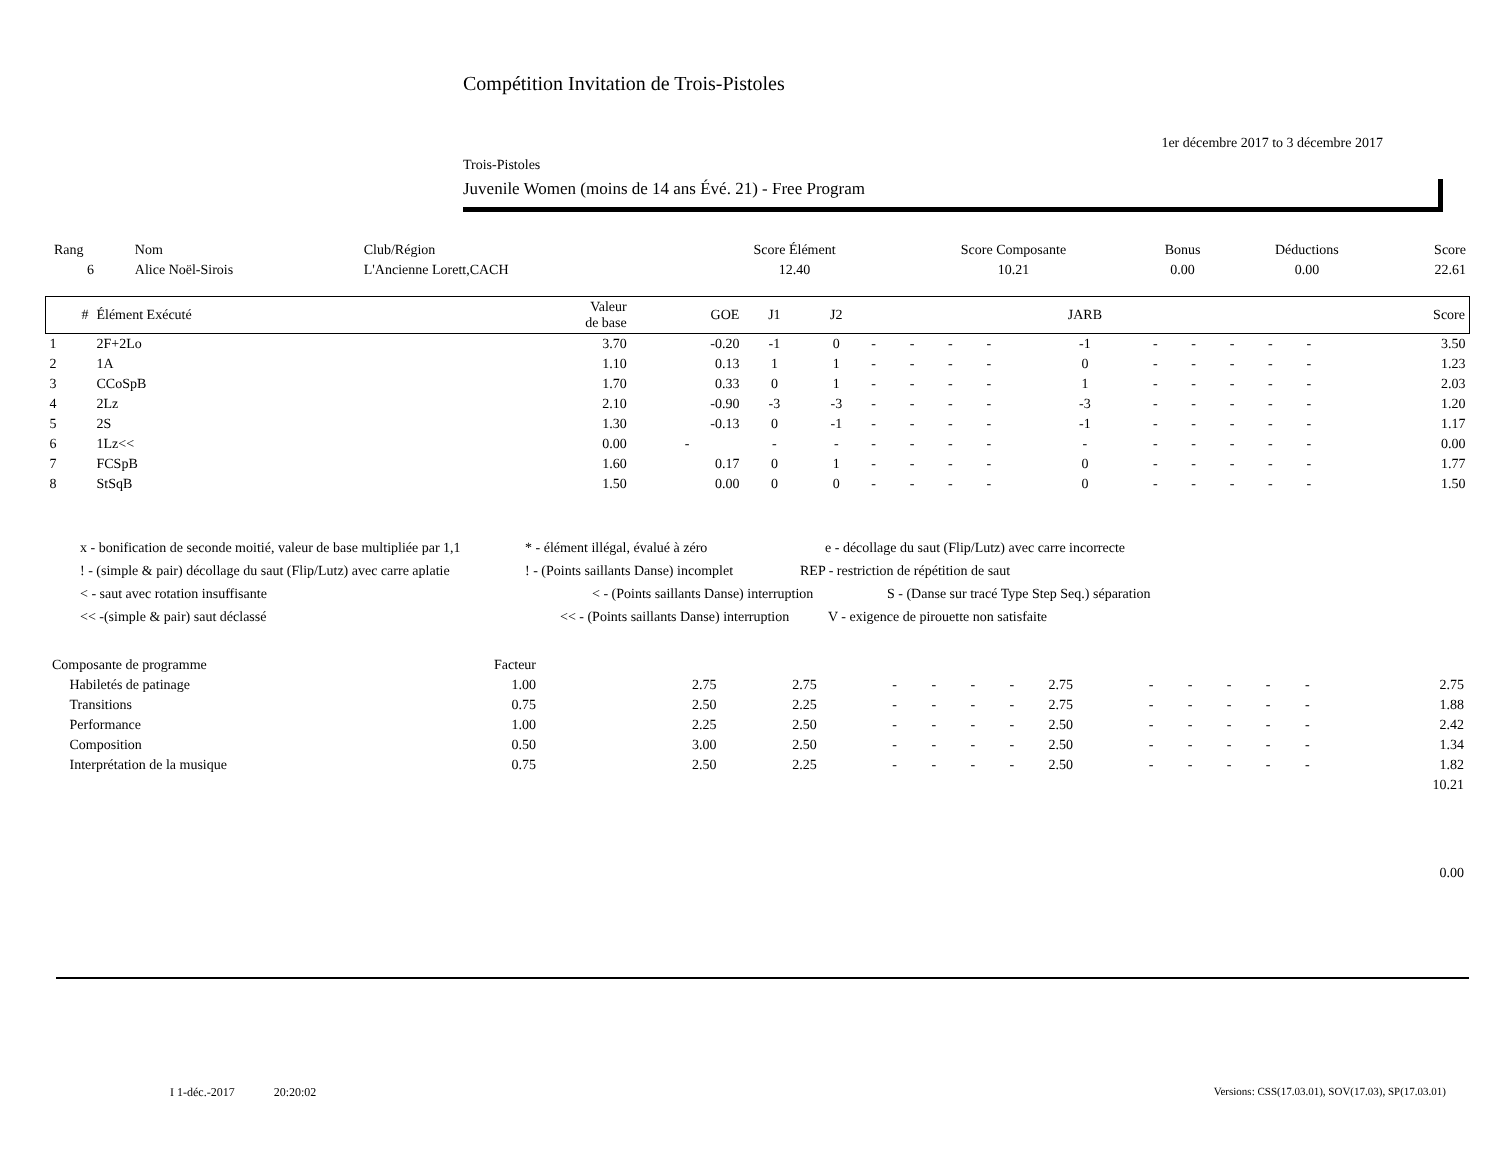Compétition Invitation de Trois-Pistoles
1er décembre 2017 to 3 décembre 2017
Trois-Pistoles
Juvenile Women (moins de 14 ans Évé. 21) - Free Program
| Rang | Nom | Club/Région | Score Élément | Score Composante | Bonus | Déductions | Score |
| 6 | Alice Noël-Sirois | L'Ancienne Lorett,CACH | 12.40 | 10.21 | 0.00 | 0.00 | 22.61 |
| # | Élément Exécuté | Valeur de base | GOE | J1 | J2 | | | | | JARB | | | | | | Score |
| --- | --- | --- | --- | --- | --- | --- | --- | --- | --- | --- | --- | --- | --- | --- | --- | --- |
| 1 | 2F+2Lo | 3.70 | -0.20 | -1 | 0 | - | - | - | - | -1 | - | - | - | - | - | 3.50 |
| 2 | 1A | 1.10 | 0.13 | 1 | 1 | - | - | - | - | 0 | - | - | - | - | - | 1.23 |
| 3 | CCoSpB | 1.70 | 0.33 | 0 | 1 | - | - | - | - | 1 | - | - | - | - | - | 2.03 |
| 4 | 2Lz | 2.10 | -0.90 | -3 | -3 | - | - | - | - | -3 | - | - | - | - | - | 1.20 |
| 5 | 2S | 1.30 | -0.13 | 0 | -1 | - | - | - | - | -1 | - | - | - | - | - | 1.17 |
| 6 | 1Lz<< | 0.00 | - | - | - | - | - | - | - | - | - | - | - | - | - | 0.00 |
| 7 | FCSpB | 1.60 | 0.17 | 0 | 1 | - | - | - | - | 0 | - | - | - | - | - | 1.77 |
| 8 | StSqB | 1.50 | 0.00 | 0 | 0 | - | - | - | - | 0 | - | - | - | - | - | 1.50 |
x - bonification de seconde moitié, valeur de base multipliée par 1,1 * - élément illégal, évalué à zéro e - décollage du saut (Flip/Lutz) avec carre incorrecte
! - (simple & pair) décollage du saut (Flip/Lutz) avec carre aplatie! - (Points saillants Danse) incomplet REP - restriction de répétition de saut
< - saut avec rotation insuffisante < - (Points saillants Danse) interruption S - (Danse sur tracé Type Step Seq.) séparation
<< -(simple & pair) saut déclassé << - (Points saillants Danse) interruption V - exigence de pirouette non satisfaite
| Composante de programme | Facteur | | | | | | | | | | | | | | |
| Habiletés de patinage | 1.00 | | 2.75 | 2.75 | - | - | - | - | 2.75 | - | - | - | - | - | 2.75 |
| Transitions | 0.75 | | 2.50 | 2.25 | - | - | - | - | 2.75 | - | - | - | - | - | 1.88 |
| Performance | 1.00 | | 2.25 | 2.50 | - | - | - | - | 2.50 | - | - | - | - | - | 2.42 |
| Composition | 0.50 | | 3.00 | 2.50 | - | - | - | - | 2.50 | - | - | - | - | - | 1.34 |
| Interprétation de la musique | 0.75 | | 2.50 | 2.25 | - | - | - | - | 2.50 | - | - | - | - | - | 1.82 |
| 10.21 | | | | | | | | | | | | | | | |
| 0.00 | | | | | | | | | | | | | | | |
I 1-déc.-2017 20:20:02
Versions: CSS(17.03.01), SOV(17.03), SP(17.03.01)